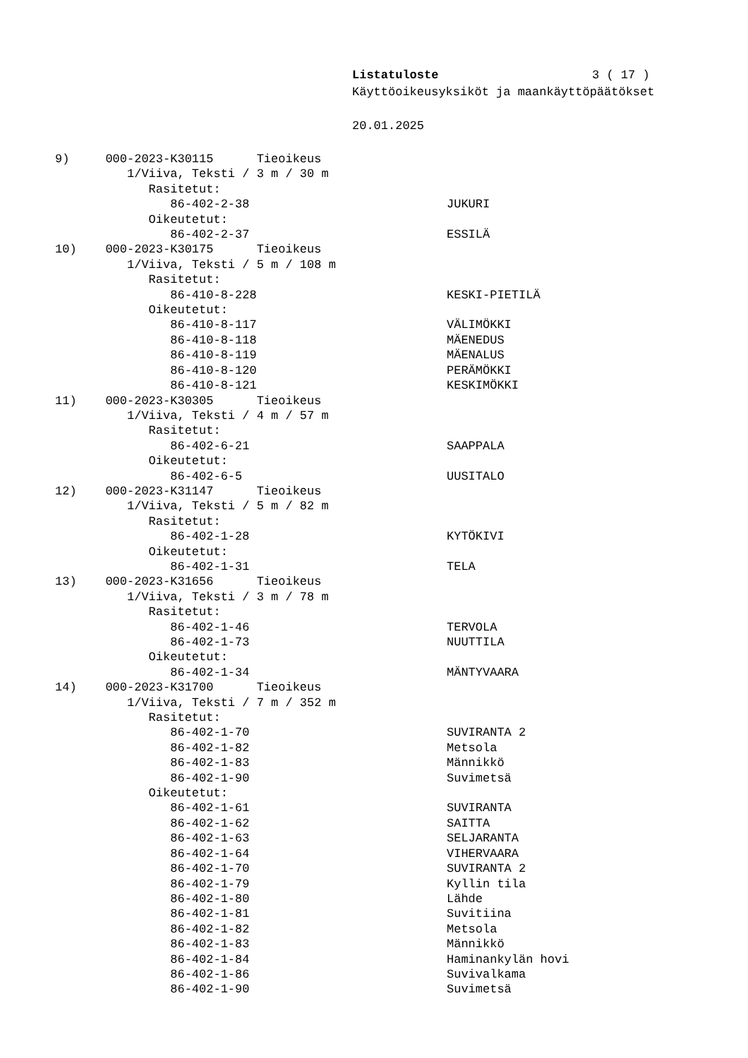Listatuloste 3 ( 17 )
Käyttöoikeusyksiköt ja maankäyttöpäätökset
20.01.2025
9) 000-2023-K30115 Tieoikeus
1/Viiva, Teksti / 3 m / 30 m
Rasitetut:
86-402-2-38 JUKURI
Oikeutetut:
86-402-2-37 ESSILÄ
10) 000-2023-K30175 Tieoikeus
1/Viiva, Teksti / 5 m / 108 m
Rasitetut:
86-410-8-228 KESKI-PIETILÄ
Oikeutetut:
86-410-8-117 VÄLIMÖKKI
86-410-8-118 MÄENEDUS
86-410-8-119 MÄENALUS
86-410-8-120 PERÄMÖKKI
86-410-8-121 KESKIMÖKKI
11) 000-2023-K30305 Tieoikeus
1/Viiva, Teksti / 4 m / 57 m
Rasitetut:
86-402-6-21 SAAPPALA
Oikeutetut:
86-402-6-5 UUSITALO
12) 000-2023-K31147 Tieoikeus
1/Viiva, Teksti / 5 m / 82 m
Rasitetut:
86-402-1-28 KYTÖKIVI
Oikeutetut:
86-402-1-31 TELA
13) 000-2023-K31656 Tieoikeus
1/Viiva, Teksti / 3 m / 78 m
Rasitetut:
86-402-1-46 TERVOLA
86-402-1-73 NUUTTILA
Oikeutetut:
86-402-1-34 MÄNTYVAARA
14) 000-2023-K31700 Tieoikeus
1/Viiva, Teksti / 7 m / 352 m
Rasitetut:
86-402-1-70 SUVIRANTA 2
86-402-1-82 Metsola
86-402-1-83 Männikkö
86-402-1-90 Suvimetsä
Oikeutetut:
86-402-1-61 SUVIRANTA
86-402-1-62 SAITTA
86-402-1-63 SELJARANTA
86-402-1-64 VIHERVAARA
86-402-1-70 SUVIRANTA 2
86-402-1-79 Kyllin tila
86-402-1-80 Lähde
86-402-1-81 Suvitiina
86-402-1-82 Metsola
86-402-1-83 Männikkö
86-402-1-84 Haminankylän hovi
86-402-1-86 Suvivalkama
86-402-1-90 Suvimetsä